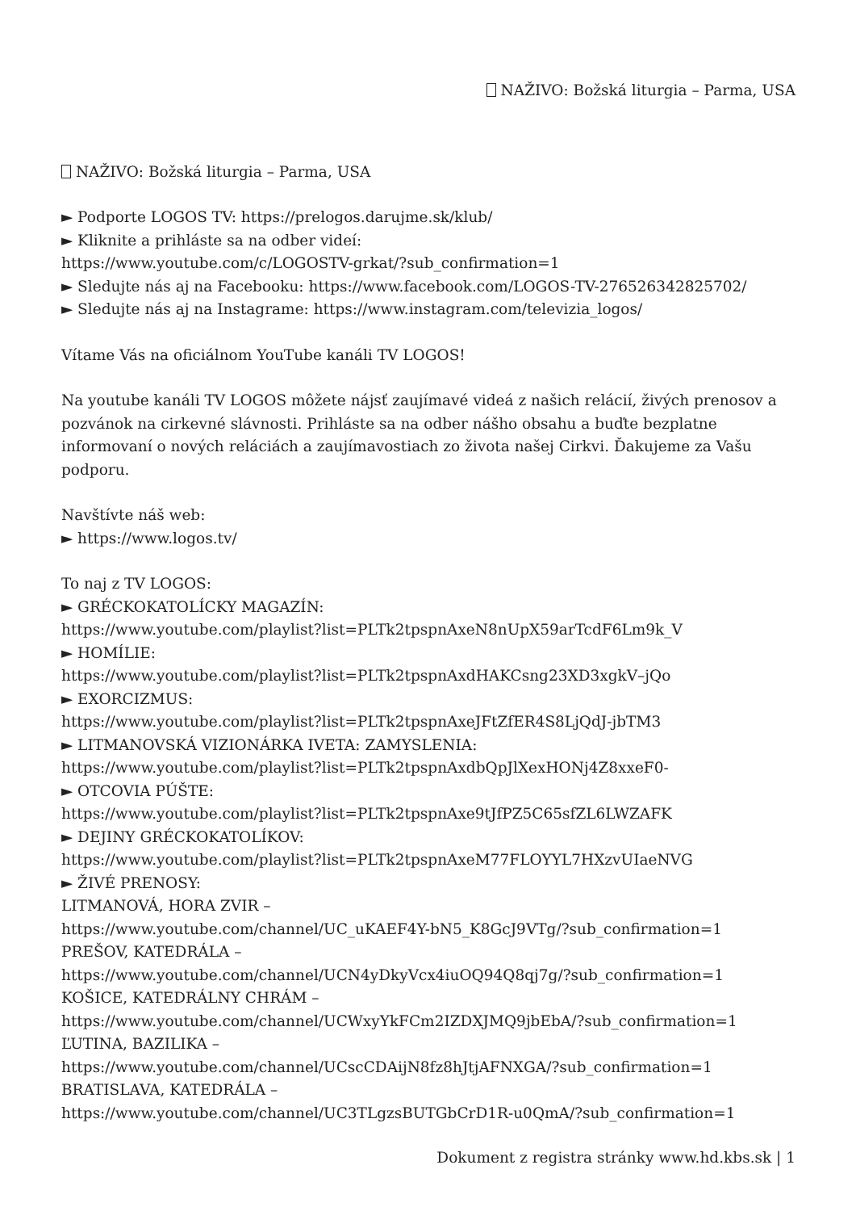NAŽIVO: Božská liturgia – Parma, USA
NAŽIVO: Božská liturgia – Parma, USA
► Podporte LOGOS TV: https://prelogos.darujme.sk/klub/
► Kliknite a prihláste sa na odber videí:
https://www.youtube.com/c/LOGOSTV-grkat/?sub_confirmation=1
► Sledujte nás aj na Facebooku: https://www.facebook.com/LOGOS-TV-276526342825702/
► Sledujte nás aj na Instagrame: https://www.instagram.com/televizia_logos/
Vítame Vás na oficiálnom YouTube kanáli TV LOGOS!
Na youtube kanáli TV LOGOS môžete nájsť zaujímavé videá z našich relácií, živých prenosov a pozvánok na cirkevné slávnosti. Prihláste sa na odber nášho obsahu a buďte bezplatne informovaní o nových reláciách a zaujímavostiach zo života našej Cirkvi. Ďakujeme za Vašu podporu.
Navštívte náš web:
► https://www.logos.tv/
To naj z TV LOGOS:
► GRÉCKOKATOLÍCKY MAGAZÍN:
https://www.youtube.com/playlist?list=PLTk2tpspnAxeN8nUpX59arTcdF6Lm9k_V
► HOMÍLIE:
https://www.youtube.com/playlist?list=PLTk2tpspnAxdHAKCsng23XD3xgkV–jQo
► EXORCIZMUS:
https://www.youtube.com/playlist?list=PLTk2tpspnAxeJFtZfER4S8LjQdJ-jbTM3
► LITMANOVSKÁ VIZIONÁRKA IVETA: ZAMYSLENIA:
https://www.youtube.com/playlist?list=PLTk2tpspnAxdbQpJlXexHONj4Z8xxeF0-
► OTCOVIA PÚŠTE:
https://www.youtube.com/playlist?list=PLTk2tpspnAxe9tJfPZ5C65sfZL6LWZAFK
► DEJINY GRÉCKOKATOLÍKOV:
https://www.youtube.com/playlist?list=PLTk2tpspnAxeM77FLOYYL7HXzvUIaeNVG
► ŽIVÉ PRENOSY:
LITMANOVÁ, HORA ZVIR –
https://www.youtube.com/channel/UC_uKAEF4Y-bN5_K8GcJ9VTg/?sub_confirmation=1
PREŠOV, KATEDRÁLA –
https://www.youtube.com/channel/UCN4yDkyVcx4iuOQ94Q8qj7g/?sub_confirmation=1
KOŠICE, KATEDRÁLNY CHRÁM –
https://www.youtube.com/channel/UCWxyYkFCm2IZDXJMQ9jbEbA/?sub_confirmation=1
ĽUTINA, BAZILIKA –
https://www.youtube.com/channel/UCscCDAijN8fz8hJtjAFNXGA/?sub_confirmation=1
BRATISLAVA, KATEDRÁLA –
https://www.youtube.com/channel/UC3TLgzsBUTGbCrD1R-u0QmA/?sub_confirmation=1
Dokument z registra stránky www.hd.kbs.sk | 1